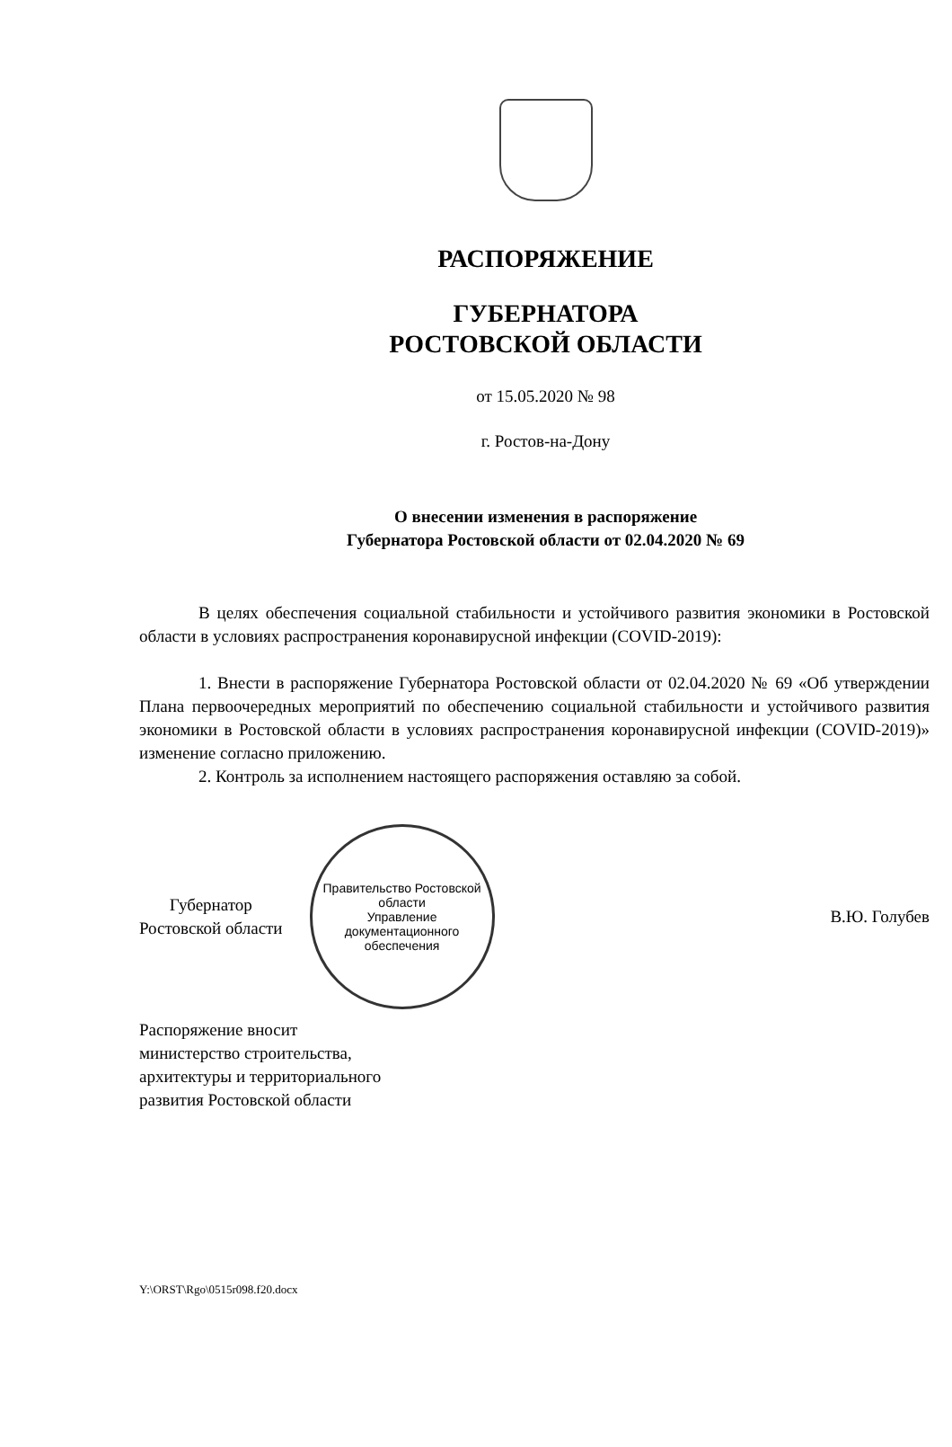РАСПОРЯЖЕНИЕ
ГУБЕРНАТОРА
РОСТОВСКОЙ ОБЛАСТИ
от 15.05.2020 № 98
г. Ростов-на-Дону
О внесении изменения в распоряжение
Губернатора Ростовской области от 02.04.2020 № 69
В целях обеспечения социальной стабильности и устойчивого развития экономики в Ростовской области в условиях распространения коронавирусной инфекции (COVID-2019):
1. Внести в распоряжение Губернатора Ростовской области от 02.04.2020 № 69 «Об утверждении Плана первоочередных мероприятий по обеспечению социальной стабильности и устойчивого развития экономики в Ростовской области в условиях распространения коронавирусной инфекции (COVID-2019)» изменение согласно приложению.
2. Контроль за исполнением настоящего распоряжения оставляю за собой.
Губернатор
Ростовской области
Правительство Ростовской области
Управление
документационного
обеспечения
В.Ю. Голубев
Распоряжение вносит
министерство строительства,
архитектуры и территориального
развития Ростовской области
Y:\ORST\Rgo\0515r098.f20.docx